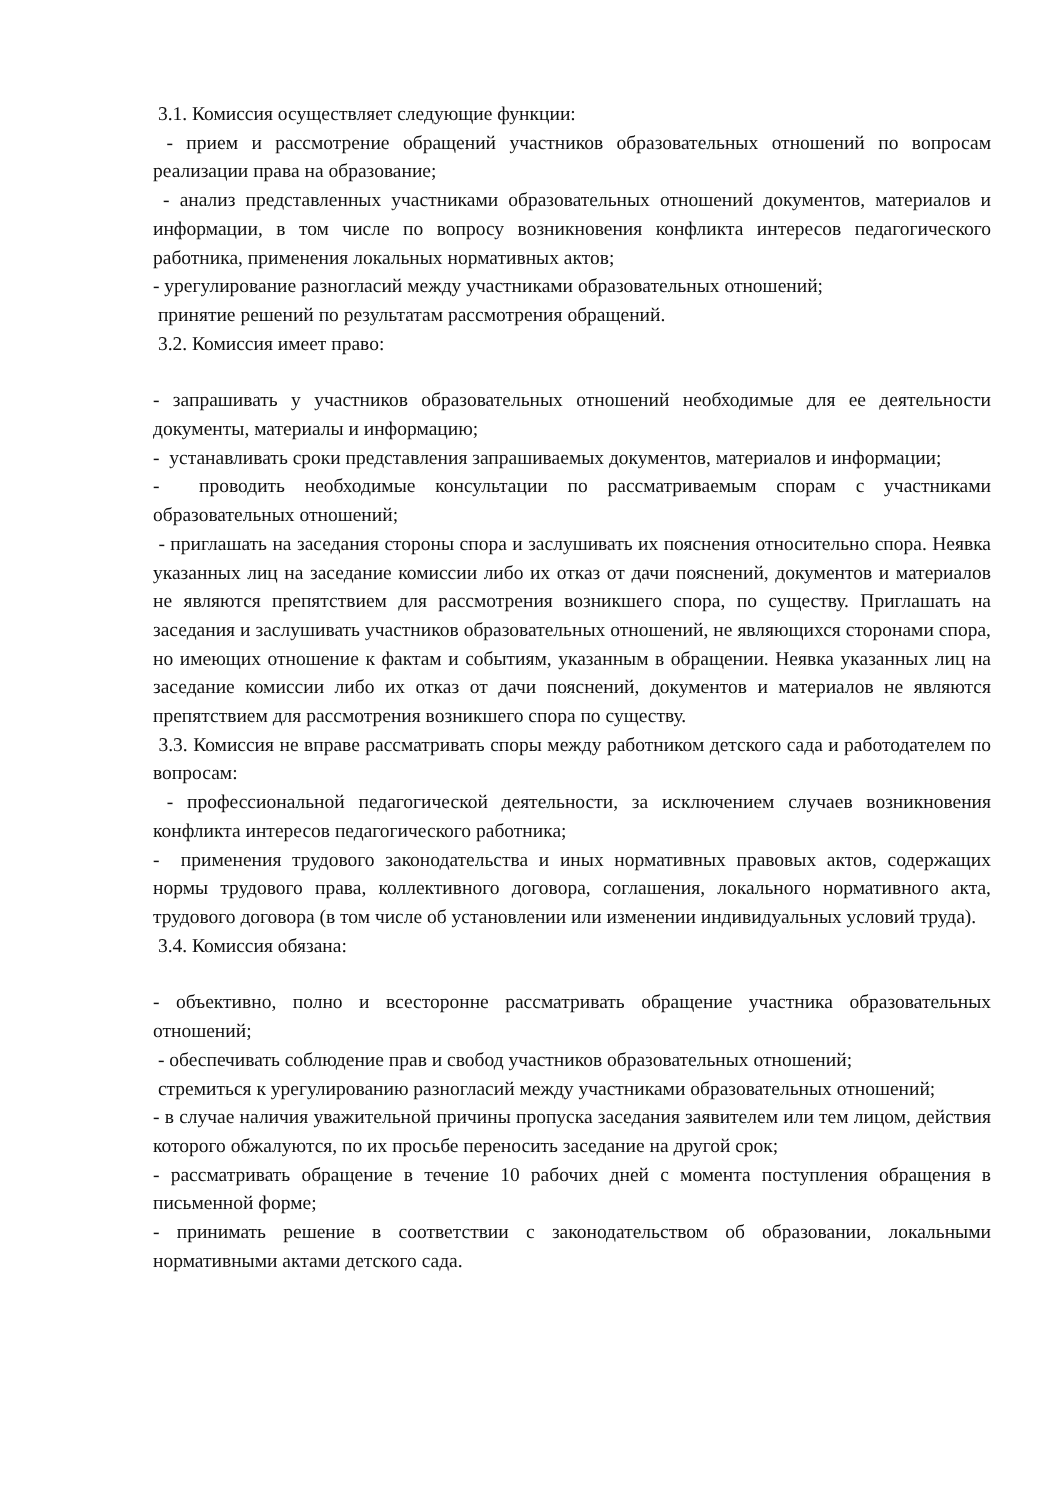3.1. Комиссия осуществляет следующие функции:
- прием и рассмотрение обращений участников образовательных отношений по вопросам реализации права на образование;
- анализ представленных участниками образовательных отношений документов, материалов и информации, в том числе по вопросу возникновения конфликта интересов педагогического работника, применения локальных нормативных актов;
- урегулирование разногласий между участниками образовательных отношений;
принятие решений по результатам рассмотрения обращений.
3.2. Комиссия имеет право:
- запрашивать у участников образовательных отношений необходимые для ее деятельности документы, материалы и информацию;
- устанавливать сроки представления запрашиваемых документов, материалов и информации;
- проводить необходимые консультации по рассматриваемым спорам с участниками образовательных отношений;
- приглашать на заседания стороны спора и заслушивать их пояснения относительно спора. Неявка указанных лиц на заседание комиссии либо их отказ от дачи пояснений, документов и материалов не являются препятствием для рассмотрения возникшего спора, по существу. Приглашать на заседания и заслушивать участников образовательных отношений, не являющихся сторонами спора, но имеющих отношение к фактам и событиям, указанным в обращении. Неявка указанных лиц на заседание комиссии либо их отказ от дачи пояснений, документов и материалов не являются препятствием для рассмотрения возникшего спора по существу.
3.3. Комиссия не вправе рассматривать споры между работником детского сада и работодателем по вопросам:
- профессиональной педагогической деятельности, за исключением случаев возникновения конфликта интересов педагогического работника;
- применения трудового законодательства и иных нормативных правовых актов, содержащих нормы трудового права, коллективного договора, соглашения, локального нормативного акта, трудового договора (в том числе об установлении или изменении индивидуальных условий труда).
3.4. Комиссия обязана:
- объективно, полно и всесторонне рассматривать обращение участника образовательных отношений;
- обеспечивать соблюдение прав и свобод участников образовательных отношений;
стремиться к урегулированию разногласий между участниками образовательных отношений;
- в случае наличия уважительной причины пропуска заседания заявителем или тем лицом, действия которого обжалуются, по их просьбе переносить заседание на другой срок;
- рассматривать обращение в течение 10 рабочих дней с момента поступления обращения в письменной форме;
- принимать решение в соответствии с законодательством об образовании, локальными нормативными актами детского сада.